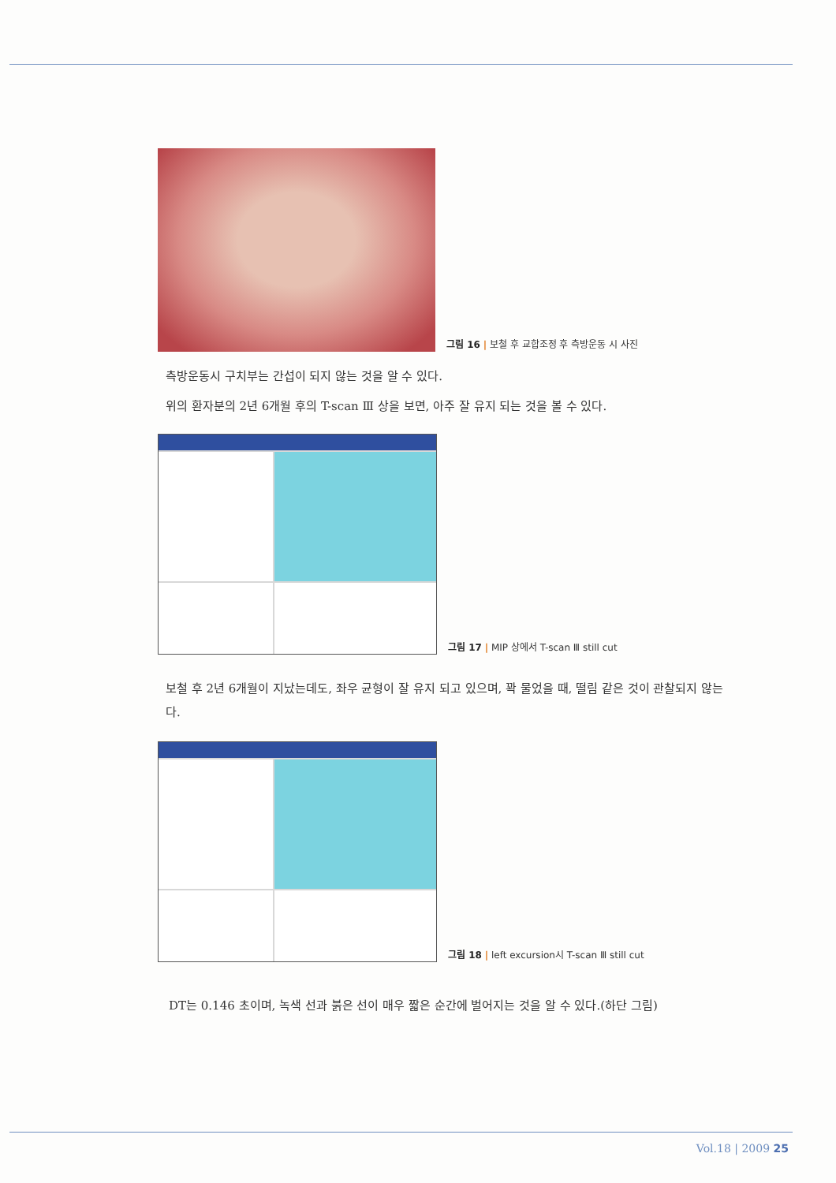그림 16 | 보철 후 교합조정 후 측방운동 시 사진
측방운동시 구치부는 간섭이 되지 않는 것을 알 수 있다.
위의 환자분의 2년 6개월 후의 T-scan Ⅲ 상을 보면, 아주 잘 유지 되는 것을 볼 수 있다.
그림 17 | MIP 상에서 T-scan Ⅲ still cut
보철 후 2년 6개월이 지났는데도, 좌우 균형이 잘 유지 되고 있으며, 꽉 물었을 때, 떨림 같은 것이 관찰되지 않는다.
그림 18 | left excursion시 T-scan Ⅲ still cut
DT는 0.146 초이며, 녹색 선과 붉은 선이 매우 짧은 순간에 벌어지는 것을 알 수 있다.(하단 그림)
Vol.18 | 2009 25